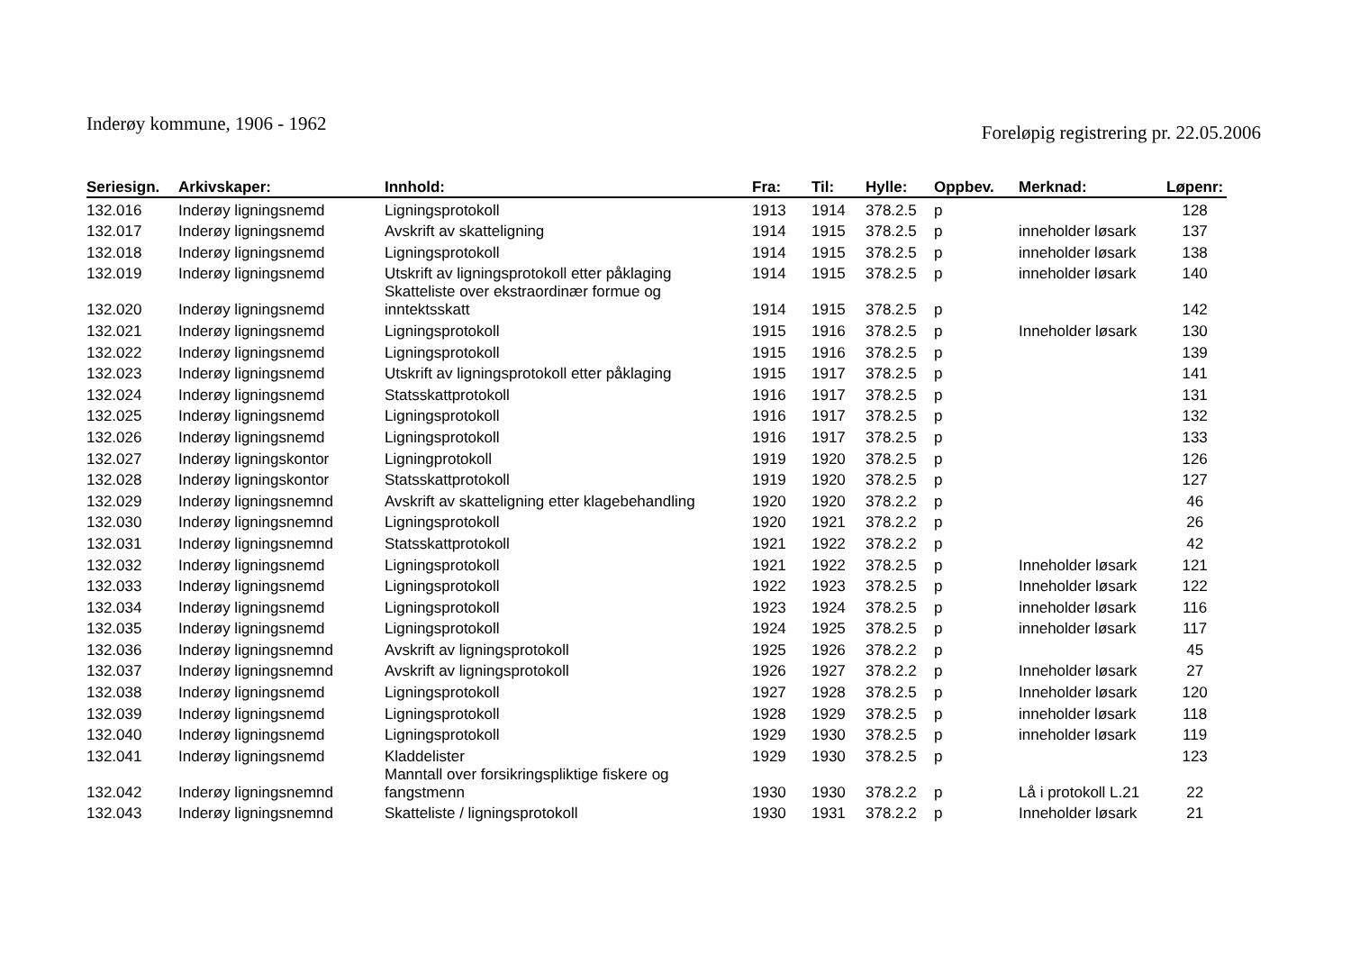Inderøy kommune, 1906 - 1962
Foreløpig registrering pr. 22.05.2006
| Seriesign. | Arkivskaper: | Innhold: | Fra: | Til: | Hylle: | Oppbev. | Merknad: | Løpenr: |
| --- | --- | --- | --- | --- | --- | --- | --- | --- |
| 132.016 | Inderøy ligningsnemd | Ligningsprotokoll | 1913 | 1914 | 378.2.5 | p | | 128 |
| 132.017 | Inderøy ligningsnemd | Avskrift av skatteligning | 1914 | 1915 | 378.2.5 | p | inneholder løsark | 137 |
| 132.018 | Inderøy ligningsnemd | Ligningsprotokoll | 1914 | 1915 | 378.2.5 | p | inneholder løsark | 138 |
| 132.019 | Inderøy ligningsnemd | Utskrift av ligningsprotokoll etter påklaging | 1914 | 1915 | 378.2.5 | p | inneholder løsark | 140 |
| 132.020 | Inderøy ligningsnemd | Skatteliste over ekstraordinær formue og inntektsskatt | 1914 | 1915 | 378.2.5 | p | | 142 |
| 132.021 | Inderøy ligningsnemd | Ligningsprotokoll | 1915 | 1916 | 378.2.5 | p | Inneholder løsark | 130 |
| 132.022 | Inderøy ligningsnemd | Ligningsprotokoll | 1915 | 1916 | 378.2.5 | p | | 139 |
| 132.023 | Inderøy ligningsnemd | Utskrift av ligningsprotokoll etter påklaging | 1915 | 1917 | 378.2.5 | p | | 141 |
| 132.024 | Inderøy ligningsnemd | Statsskattprotokoll | 1916 | 1917 | 378.2.5 | p | | 131 |
| 132.025 | Inderøy ligningsnemd | Ligningsprotokoll | 1916 | 1917 | 378.2.5 | p | | 132 |
| 132.026 | Inderøy ligningsnemd | Ligningsprotokoll | 1916 | 1917 | 378.2.5 | p | | 133 |
| 132.027 | Inderøy ligningskontor | Ligningprotokoll | 1919 | 1920 | 378.2.5 | p | | 126 |
| 132.028 | Inderøy ligningskontor | Statsskattprotokoll | 1919 | 1920 | 378.2.5 | p | | 127 |
| 132.029 | Inderøy ligningsnemnd | Avskrift av skatteligning etter klagebehandling | 1920 | 1920 | 378.2.2 | p | | 46 |
| 132.030 | Inderøy ligningsnemnd | Ligningsprotokoll | 1920 | 1921 | 378.2.2 | p | | 26 |
| 132.031 | Inderøy ligningsnemnd | Statsskattprotokoll | 1921 | 1922 | 378.2.2 | p | | 42 |
| 132.032 | Inderøy ligningsnemd | Ligningsprotokoll | 1921 | 1922 | 378.2.5 | p | Inneholder løsark | 121 |
| 132.033 | Inderøy ligningsnemd | Ligningsprotokoll | 1922 | 1923 | 378.2.5 | p | Inneholder løsark | 122 |
| 132.034 | Inderøy ligningsnemd | Ligningsprotokoll | 1923 | 1924 | 378.2.5 | p | inneholder løsark | 116 |
| 132.035 | Inderøy ligningsnemd | Ligningsprotokoll | 1924 | 1925 | 378.2.5 | p | inneholder løsark | 117 |
| 132.036 | Inderøy ligningsnemnd | Avskrift av ligningsprotokoll | 1925 | 1926 | 378.2.2 | p | | 45 |
| 132.037 | Inderøy ligningsnemnd | Avskrift av ligningsprotokoll | 1926 | 1927 | 378.2.2 | p | Inneholder løsark | 27 |
| 132.038 | Inderøy ligningsnemd | Ligningsprotokoll | 1927 | 1928 | 378.2.5 | p | Inneholder løsark | 120 |
| 132.039 | Inderøy ligningsnemd | Ligningsprotokoll | 1928 | 1929 | 378.2.5 | p | inneholder løsark | 118 |
| 132.040 | Inderøy ligningsnemd | Ligningsprotokoll | 1929 | 1930 | 378.2.5 | p | inneholder løsark | 119 |
| 132.041 | Inderøy ligningsnemd | Kladdelister | 1929 | 1930 | 378.2.5 | p | | 123 |
| 132.042 | Inderøy ligningsnemnd | Manntall over forsikringspliktige fiskere og fangstmenn | 1930 | 1930 | 378.2.2 | p | Lå i protokoll L.21 | 22 |
| 132.043 | Inderøy ligningsnemnd | Skatteliste / ligningsprotokoll | 1930 | 1931 | 378.2.2 | p | Inneholder løsark | 21 |